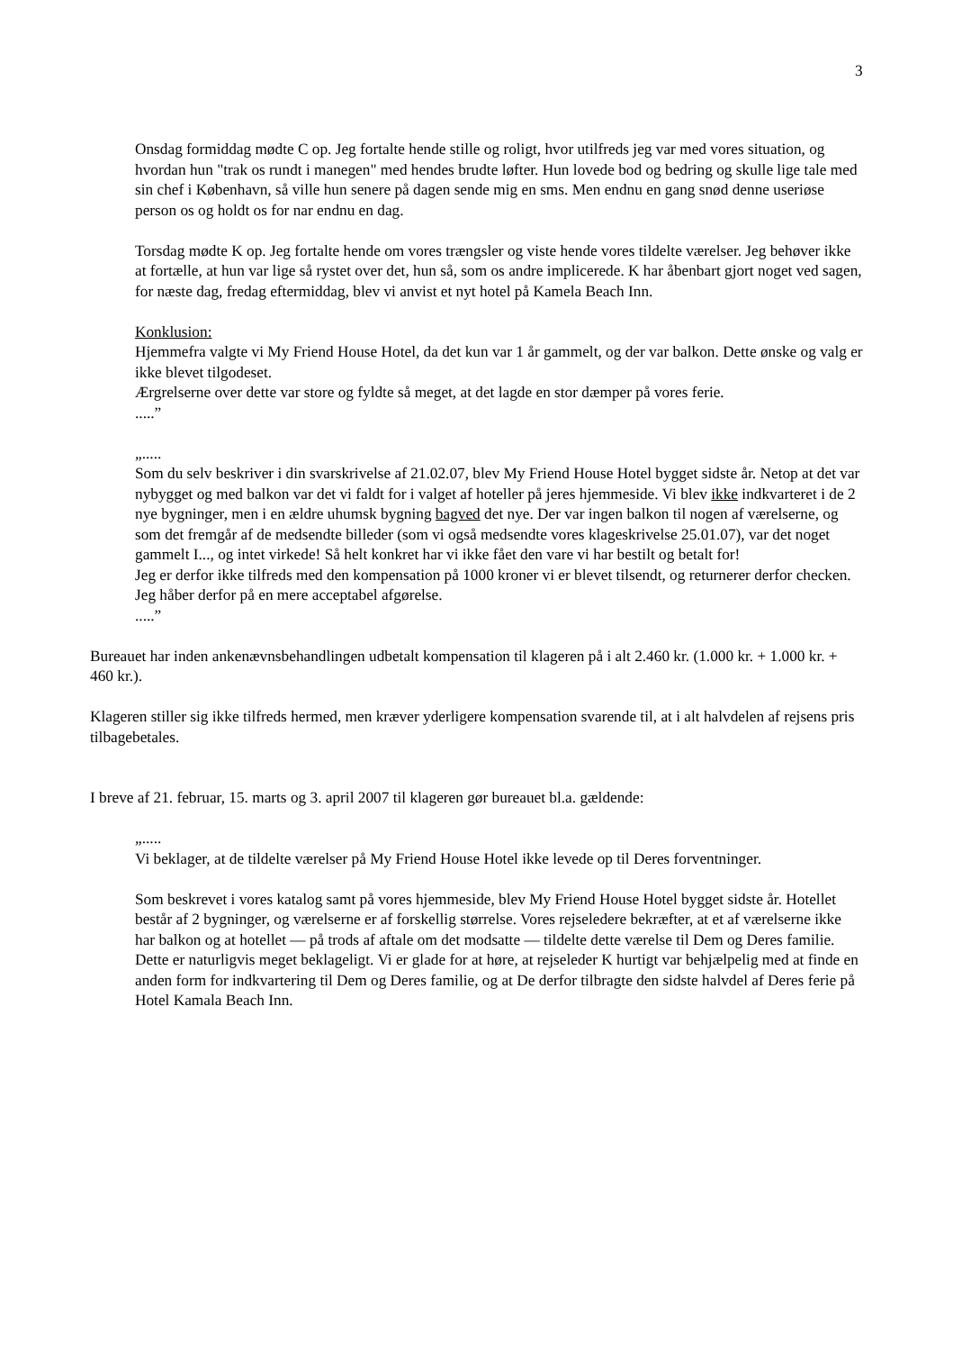3
Onsdag formiddag mødte C op. Jeg fortalte hende stille og roligt, hvor utilfreds jeg var med vores situation, og hvordan hun "trak os rundt i manegen" med hendes brudte løfter. Hun lovede bod og bedring og skulle lige tale med sin chef i København, så ville hun senere på dagen sende mig en sms. Men endnu en gang snød denne useriøse person os og holdt os for nar endnu en dag.
Torsdag mødte K op. Jeg fortalte hende om vores trængsler og viste hende vores tildelte værelser. Jeg behøver ikke at fortælle, at hun var lige så rystet over det, hun så, som os andre implicerede. K har åbenbart gjort noget ved sagen, for næste dag, fredag eftermiddag, blev vi anvist et nyt hotel på Kamela Beach Inn.
Konklusion:
Hjemmefra valgte vi My Friend House Hotel, da det kun var 1 år gammelt, og der var balkon. Dette ønske og valg er ikke blevet tilgodeset.
Ærgrelserne over dette var store og fyldte så meget, at det lagde en stor dæmper på vores ferie.
.....”
„.....
Som du selv beskriver i din svarskrivelse af 21.02.07, blev My Friend House Hotel bygget sidste år. Netop at det var nybygget og med balkon var det vi faldt for i valget af hoteller på jeres hjemmeside. Vi blev ikke indkvarteret i de 2 nye bygninger, men i en ældre uhumsk bygning bagved det nye. Der var ingen balkon til nogen af værelserne, og som det fremgår af de medsendte billeder (som vi også medsendte vores klageskrivelse 25.01.07), var det noget gammelt I..., og intet virkede! Så helt konkret har vi ikke fået den vare vi har bestilt og betalt for!
Jeg er derfor ikke tilfreds med den kompensation på 1000 kroner vi er blevet tilsendt, og returnerer derfor checken. Jeg håber derfor på en mere acceptabel afgørelse.
.....”
Bureauet har inden ankenævnsbehandlingen udbetalt kompensation til klageren på i alt 2.460 kr. (1.000 kr. + 1.000 kr. + 460 kr.).
Klageren stiller sig ikke tilfreds hermed, men kræver yderligere kompensation svarende til, at i alt halvdelen af rejsens pris tilbagebetales.
I breve af 21. februar, 15. marts og 3. april 2007 til klageren gør bureauet bl.a. gældende:
„.....
Vi beklager, at de tildelte værelser på My Friend House Hotel ikke levede op til Deres forventninger.
Som beskrevet i vores katalog samt på vores hjemmeside, blev My Friend House Hotel bygget sidste år. Hotellet består af 2 bygninger, og værelserne er af forskellig størrelse. Vores rejseledere bekræfter, at et af værelserne ikke har balkon og at hotellet — på trods af aftale om det modsatte — tildelte dette værelse til Dem og Deres familie. Dette er naturligvis meget beklageligt. Vi er glade for at høre, at rejseleder K hurtigt var behjælpelig med at finde en anden form for indkvartering til Dem og Deres familie, og at De derfor tilbragte den sidste halvdel af Deres ferie på Hotel Kamala Beach Inn.